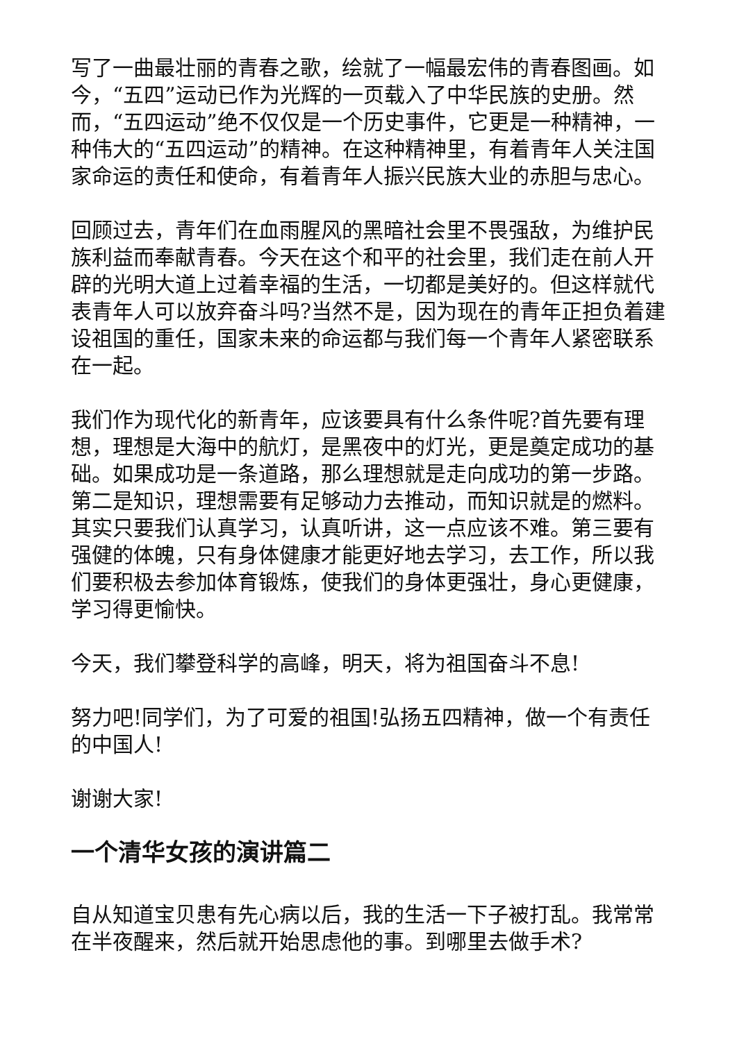写了一曲最壮丽的青春之歌，绘就了一幅最宏伟的青春图画。如今，“五四”运动已作为光辉的一页载入了中华民族的史册。然而，“五四运动”绝不仅仅是一个历史事件，它更是一种精神，一种伟大的“五四运动”的精神。在这种精神里，有着青年人关注国家命运的责任和使命，有着青年人振兴民族大业的赤胆与忠心。
回顾过去，青年们在血雨腥风的黑暗社会里不畏强敌，为维护民族利益而奉献青春。今天在这个和平的社会里，我们走在前人开辟的光明大道上过着幸福的生活，一切都是美好的。但这样就代表青年人可以放弃奋斗吗?当然不是，因为现在的青年正担负着建设祖国的重任，国家未来的命运都与我们每一个青年人紧密联系在一起。
我们作为现代化的新青年，应该要具有什么条件呢?首先要有理想，理想是大海中的航灯，是黑夜中的灯光，更是奠定成功的基础。如果成功是一条道路，那么理想就是走向成功的第一步路。第二是知识，理想需要有足够动力去推动，而知识就是的燃料。其实只要我们认真学习，认真听讲，这一点应该不难。第三要有强健的体魄，只有身体健康才能更好地去学习，去工作，所以我们要积极去参加体育锻炼，使我们的身体更强壮，身心更健康，学习得更愉快。
今天，我们攀登科学的高峰，明天，将为祖国奋斗不息!
努力吧!同学们，为了可爱的祖国!弘扬五四精神，做一个有责任的中国人!
谢谢大家!
一个清华女孩的演讲篇二
自从知道宝贝患有先心病以后，我的生活一下子被打乱。我常常在半夜醒来，然后就开始思虑他的事。到哪里去做手术?